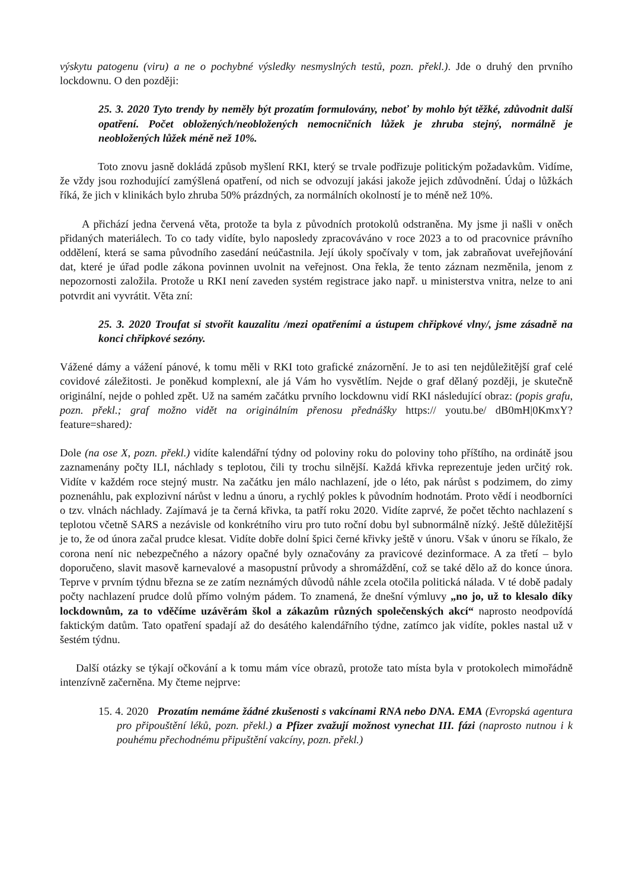výskytu patogenu (viru) a ne o pochybné výsledky nesmyslných testů, pozn. překl.). Jde o druhý den prvního lockdownu. O den později:
25. 3. 2020 Tyto trendy by neměly být prozatím formulovány, neboť by mohlo být těžké, zdůvodnit další opatření. Počet obložených/neobložených nemocničních lůžek je zhruba stejný, normálně je neobložených lůžek méně než 10%.
Toto znovu jasně dokládá způsob myšlení RKI, který se trvale podřizuje politickým požadavkům. Vidíme, že vždy jsou rozhodující zamýšlená opatření, od nich se odvozují jakási jakože jejich zdůvodnění. Údaj o lůžkách říká, že jich v klinikách bylo zhruba 50% prázdných, za normálních okolností je to méně než 10%.
A přichází jedna červená věta, protože ta byla z původních protokolů odstraněna. My jsme ji našli v oněch přidaných materiálech. To co tady vidíte, bylo naposledy zpracováváno v roce 2023 a to od pracovnice právního oddělení, která se sama původního zasedání neúčastnila. Její úkoly spočívaly v tom, jak zabraňovat uveřejňování dat, které je úřad podle zákona povinnen uvolnit na veřejnost. Ona řekla, že tento záznam nezměnila, jenom z nepozornosti založila. Protože u RKI není zaveden systém registrace jako např. u ministerstva vnitra, nelze to ani potvrdit ani vyvrátit. Věta zní:
25. 3. 2020 Troufat si stvořit kauzalitu /mezi opatřeními a ústupem chřipkové vlny/, jsme zásadně na konci chřipkové sezóny.
Vážené dámy a vážení pánové, k tomu měli v RKI toto grafické znázornění. Je to asi ten nejdůležitější graf celé covidové záležitosti. Je poněkud komplexní, ale já Vám ho vysvětlím. Nejde o graf dělaný později, je skutečně originální, nejde o pohled zpět. Už na samém začátku prvního lockdownu vidí RKI následující obraz: (popis grafu, pozn. překl.; graf možno vidět na originálním přenosu přednášky https:// youtu.be/ dB0mH|0KmxY?feature=shared):
Dole (na ose X, pozn. překl.) vidíte kalendářní týdny od poloviny roku do poloviny toho příštího, na ordinátě jsou zaznamenány počty ILI, náchlady s teplotou, čili ty trochu silnější. Každá křivka reprezentuje jeden určitý rok. Vidíte v každém roce stejný mustr. Na začátku jen málo nachlazení, jde o léto, pak nárůst s podzimem, do zimy poznenáhlu, pak explozivní nárůst v lednu a únoru, a rychlý pokles k původním hodnotám. Proto vědí i neodborníci o tzv. vlnách náchlady. Zajímavá je ta černá křivka, ta patří roku 2020. Vidíte zaprvé, že počet těchto nachlazení s teplotou včetně SARS a nezávisle od konkrétního viru pro tuto roční dobu byl subnormálně nízký. Ještě důležitější je to, že od února začal prudce klesat. Vidíte dobře dolní špici černé křivky ještě v únoru. Však v únoru se říkalo, že corona není nic nebezpečného a názory opačné byly označovány za pravicové dezinformace. A za třetí – bylo doporučeno, slavit masově karnevalové a masopustní průvody a shromáždění, což se také dělo až do konce února. Teprve v prvním týdnu března se ze zatím neznámých důvodů náhle zcela otočila politická nálada. V té době padaly počty nachlazení prudce dolů přímo volným pádem. To znamená, že dnešní výmluvy „no jo, už to klesalo díky lockdownům, za to vděčíme uzávěrám škol a zákazům různých společenských akcí“ naprosto neodpovídá faktickým datům. Tato opatření spadají až do desátého kalendářního týdne, zatímco jak vidíte, pokles nastal už v šestém týdnu.
Další otázky se týkají očkování a k tomu mám více obrazů, protože tato místa byla v protokolech mimořádně intenzívně začerněna. My čteme nejprve:
15. 4. 2020 Prozatím nemáme žádné zkušenosti s vakcínami RNA nebo DNA. EMA (Evropská agentura pro připouštění léků, pozn. překl.) a Pfizer zvažují možnost vynechat III. fázi (naprosto nutnou i k pouhému přechodnému připuštění vakcíny, pozn. překl.)